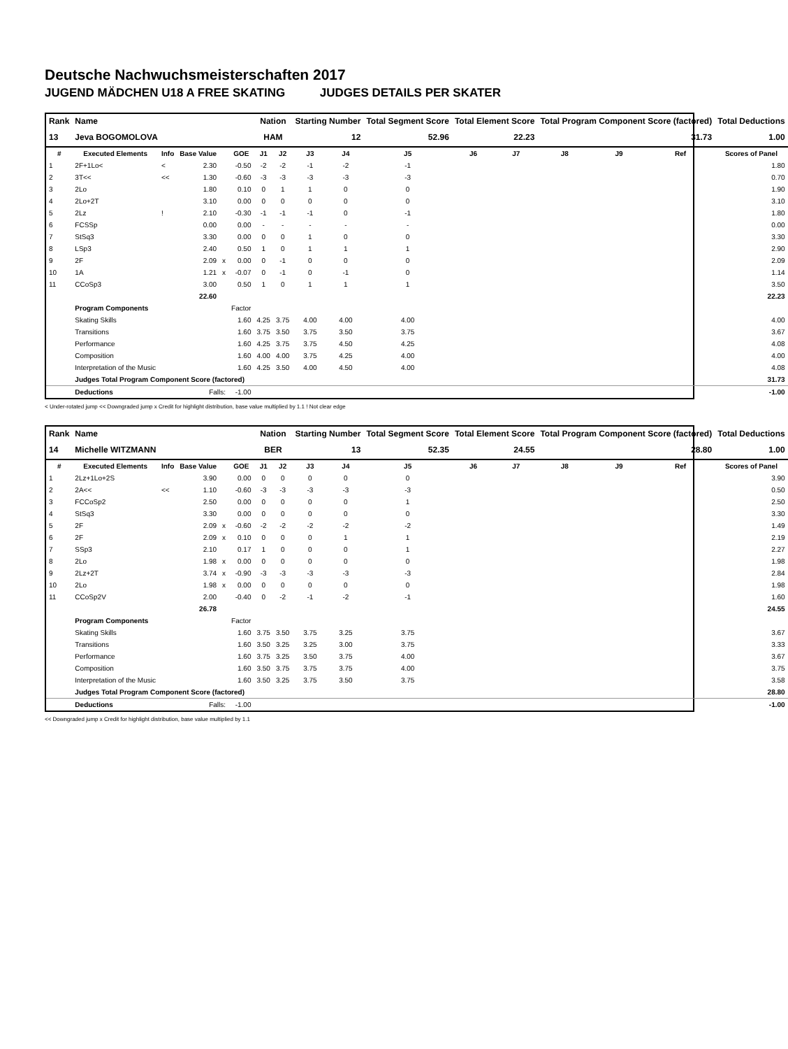Deutsche Nachwuchsmeisterschaften 2017
JUGEND MÄDCHEN U18 A FREE SKATING JUDGES DETAILS PER SKATER
| Rank | Name | | | | | Nation | | Starting Number | | Total Segment Score | Total Element Score | | Total Program Component Score (factored) | | | Total Deductions |
| --- | --- | --- | --- | --- | --- | --- | --- | --- | --- | --- | --- | --- | --- | --- | --- | --- |
| 13 | Jeva BOGOMOLOVA | | | | | HAM | | 12 | | 52.96 | 22.23 | | 31.73 | | | 1.00 |
| # | Executed Elements | Info | Base Value | | GOE | J1 | J2 | J3 | J4 | J5 | J6 | J7 | J8 | J9 | Ref | Scores of Panel |
| 1 | 2F+1Lo< | < | 2.30 | | -0.50 | -2 | -2 | -1 | -2 | -1 | | | | | | 1.80 |
| 2 | 3T<< | << | 1.30 | | -0.60 | -3 | -3 | -3 | -3 | -3 | | | | | | 0.70 |
| 3 | 2Lo | | 1.80 | | 0.10 | 0 | 1 | 1 | 0 | 0 | | | | | | 1.90 |
| 4 | 2Lo+2T | | 3.10 | | 0.00 | 0 | 0 | 0 | 0 | 0 | | | | | | 3.10 |
| 5 | 2Lz | ! | 2.10 | | -0.30 | -1 | -1 | -1 | 0 | -1 | | | | | | 1.80 |
| 6 | FCSSp | | 0.00 | | 0.00 | - | - | - | - | - | | | | | | 0.00 |
| 7 | StSq3 | | 3.30 | | 0.00 | 0 | 0 | 1 | 0 | 0 | | | | | | 3.30 |
| 8 | LSp3 | | 2.40 | | 0.50 | 1 | 0 | 1 | 1 | 1 | | | | | | 2.90 |
| 9 | 2F | | 2.09 | x | 0.00 | 0 | -1 | 0 | 0 | 0 | | | | | | 2.09 |
| 10 | 1A | | 1.21 | x | -0.07 | 0 | -1 | 0 | -1 | 0 | | | | | | 1.14 |
| 11 | CCoSp3 | | 3.00 | | 0.50 | 1 | 0 | 1 | 1 | 1 | | | | | | 3.50 |
| | | | 22.60 | | | | | | | | | | | | | 22.23 |
| | Program Components | | | | Factor | | | | | | | | | | | |
| | Skating Skills | | | | 1.60 | 4.25 | 3.75 | 4.00 | 4.00 | 4.00 | | | | | | 4.00 |
| | Transitions | | | | 1.60 | 3.75 | 3.50 | 3.75 | 3.50 | 3.75 | | | | | | 3.67 |
| | Performance | | | | 1.60 | 4.25 | 3.75 | 3.75 | 4.50 | 4.25 | | | | | | 4.08 |
| | Composition | | | | 1.60 | 4.00 | 4.00 | 3.75 | 4.25 | 4.00 | | | | | | 4.00 |
| | Interpretation of the Music | | | | 1.60 | 4.25 | 3.50 | 4.00 | 4.50 | 4.00 | | | | | | 4.08 |
| | Judges Total Program Component Score (factored) | | | | | | | | | | | | | | | 31.73 |
| | Deductions | Falls: | | | -1.00 | | | | | | | | | | | -1.00 |
< Under-rotated jump << Downgraded jump x Credit for highlight distribution, base value multiplied by 1.1 ! Not clear edge
| Rank | Name | | | | | Nation | | Starting Number | | Total Segment Score | Total Element Score | | Total Program Component Score (factored) | | | Total Deductions |
| --- | --- | --- | --- | --- | --- | --- | --- | --- | --- | --- | --- | --- | --- | --- | --- | --- |
| 14 | Michelle WITZMANN | | | | | BER | | 13 | | 52.35 | 24.55 | | 28.80 | | | 1.00 |
| # | Executed Elements | Info | Base Value | | GOE | J1 | J2 | J3 | J4 | J5 | J6 | J7 | J8 | J9 | Ref | Scores of Panel |
| 1 | 2Lz+1Lo+2S | | 3.90 | | 0.00 | 0 | 0 | 0 | 0 | 0 | | | | | | 3.90 |
| 2 | 2A<< | << | 1.10 | | -0.60 | -3 | -3 | -3 | -3 | -3 | | | | | | 0.50 |
| 3 | FCCoSp2 | | 2.50 | | 0.00 | 0 | 0 | 0 | 0 | 1 | | | | | | 2.50 |
| 4 | StSq3 | | 3.30 | | 0.00 | 0 | 0 | 0 | 0 | 0 | | | | | | 3.30 |
| 5 | 2F | | 2.09 | x | -0.60 | -2 | -2 | -2 | -2 | -2 | | | | | | 1.49 |
| 6 | 2F | | 2.09 | x | 0.10 | 0 | 0 | 0 | 1 | 1 | | | | | | 2.19 |
| 7 | SSp3 | | 2.10 | | 0.17 | 1 | 0 | 0 | 0 | 1 | | | | | | 2.27 |
| 8 | 2Lo | | 1.98 | x | 0.00 | 0 | 0 | 0 | 0 | 0 | | | | | | 1.98 |
| 9 | 2Lz+2T | | 3.74 | x | -0.90 | -3 | -3 | -3 | -3 | -3 | | | | | | 2.84 |
| 10 | 2Lo | | 1.98 | x | 0.00 | 0 | 0 | 0 | 0 | 0 | | | | | | 1.98 |
| 11 | CCoSp2V | | 2.00 | | -0.40 | 0 | -2 | -1 | -2 | -1 | | | | | | 1.60 |
| | | | 26.78 | | | | | | | | | | | | | 24.55 |
| | Program Components | | | | Factor | | | | | | | | | | | |
| | Skating Skills | | | | 1.60 | 3.75 | 3.50 | 3.75 | 3.25 | 3.75 | | | | | | 3.67 |
| | Transitions | | | | 1.60 | 3.50 | 3.25 | 3.25 | 3.00 | 3.75 | | | | | | 3.33 |
| | Performance | | | | 1.60 | 3.75 | 3.25 | 3.50 | 3.75 | 4.00 | | | | | | 3.67 |
| | Composition | | | | 1.60 | 3.50 | 3.75 | 3.75 | 3.75 | 4.00 | | | | | | 3.75 |
| | Interpretation of the Music | | | | 1.60 | 3.50 | 3.25 | 3.75 | 3.50 | 3.75 | | | | | | 3.58 |
| | Judges Total Program Component Score (factored) | | | | | | | | | | | | | | | 28.80 |
| | Deductions | Falls: | | | -1.00 | | | | | | | | | | | -1.00 |
<< Downgraded jump x Credit for highlight distribution, base value multiplied by 1.1